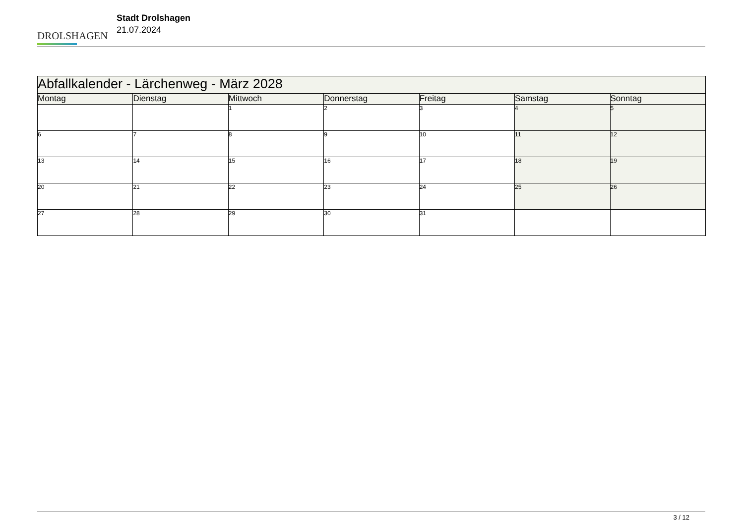DROLSHAGEN
Stadt Drolshagen
21.07.2024
| Abfallkalender - Lärchenweg - März 2028 | | | | | | |
| --- | --- | --- | --- | --- | --- | --- |
| Montag | Dienstag | Mittwoch | Donnerstag | Freitag | Samstag | Sonntag |
| | | 1 | 2 | 3 | 4 | 5 |
| 6 | 7 | 8 | 9 | 10 | 11 | 12 |
| 13 | 14 | 15 | 16 | 17 | 18 | 19 |
| 20 | 21 | 22 | 23 | 24 | 25 | 26 |
| 27 | 28 | 29 | 30 | 31 | | |
3 / 12